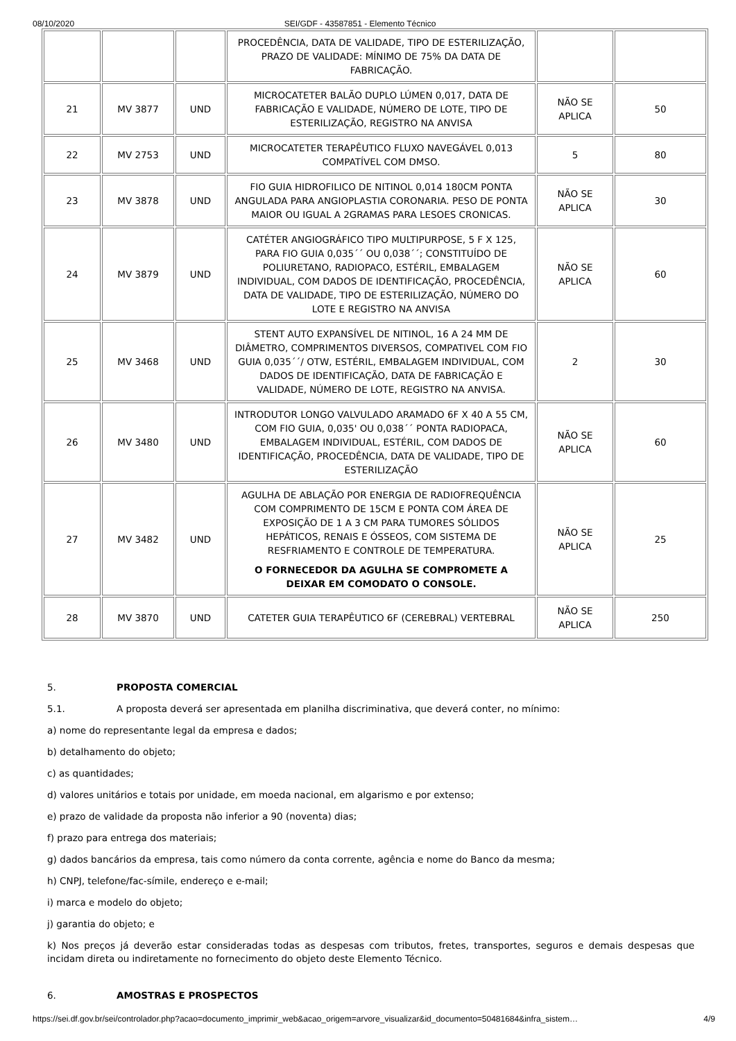08/10/2020 SEI/GDF - 43587851 - Elemento Técnico
| | | | PROCEDÊNCIA, DATA DE VALIDADE, TIPO DE ESTERILIZAÇÃO, PRAZO DE VALIDADE: MÍNIMO DE 75% DA DATA DE FABRICAÇÃO. | | |
| 21 | MV 3877 | UND | MICROCATETER BALÃO DUPLO LÚMEN 0,017, DATA DE FABRICAÇÃO E VALIDADE, NÚMERO DE LOTE, TIPO DE ESTERILIZAÇÃO, REGISTRO NA ANVISA | NÃO SE APLICA | 50 |
| 22 | MV 2753 | UND | MICROCATETER TERAPÊUTICO FLUXO NAVEGÁVEL 0,013 COMPATÍVEL COM DMSO. | 5 | 80 |
| 23 | MV 3878 | UND | FIO GUIA HIDROFILICO DE NITINOL 0,014 180CM PONTA ANGULADA PARA ANGIOPLASTIA CORONARIA. PESO DE PONTA MAIOR OU IGUAL A 2GRAMAS PARA LESOES CRONICAS. | NÃO SE APLICA | 30 |
| 24 | MV 3879 | UND | CATÉTER ANGIOGRÁFICO TIPO MULTIPURPOSE, 5 F X 125, PARA FIO GUIA 0,035´´ OU 0,038´´; CONSTITUÍDO DE POLIURETANO, RADIOPACO, ESTÉRIL, EMBALAGEM INDIVIDUAL, COM DADOS DE IDENTIFICAÇÃO, PROCEDÊNCIA, DATA DE VALIDADE, TIPO DE ESTERILIZAÇÃO, NÚMERO DO LOTE E REGISTRO NA ANVISA | NÃO SE APLICA | 60 |
| 25 | MV 3468 | UND | STENT AUTO EXPANSÍVEL DE NITINOL, 16 A 24 MM DE DIÂMETRO, COMPRIMENTOS DIVERSOS, COMPATIVEL COM FIO GUIA 0,035´´/ OTW, ESTÉRIL, EMBALAGEM INDIVIDUAL, COM DADOS DE IDENTIFICAÇÃO, DATA DE FABRICAÇÃO E VALIDADE, NÚMERO DE LOTE, REGISTRO NA ANVISA. | 2 | 30 |
| 26 | MV 3480 | UND | INTRODUTOR LONGO VALVULADO ARAMADO 6F X 40 A 55 CM, COM FIO GUIA, 0,035' OU 0,038´´ PONTA RADIOPACA, EMBALAGEM INDIVIDUAL, ESTÉRIL, COM DADOS DE IDENTIFICAÇÃO, PROCEDÊNCIA, DATA DE VALIDADE, TIPO DE ESTERILIZAÇÃO | NÃO SE APLICA | 60 |
| 27 | MV 3482 | UND | AGULHA DE ABLAÇÃO POR ENERGIA DE RADIOFREQUÊNCIA COM COMPRIMENTO DE 15CM E PONTA COM ÁREA DE EXPOSIÇÃO DE 1 A 3 CM PARA TUMORES SÓLIDOS HEPÁTICOS, RENAIS E ÓSSEOS, COM SISTEMA DE RESFRIAMENTO E CONTROLE DE TEMPERATURA. O FORNECEDOR DA AGULHA SE COMPROMETE A DEIXAR EM COMODATO O CONSOLE. | NÃO SE APLICA | 25 |
| 28 | MV 3870 | UND | CATETER GUIA TERAPÊUTICO 6F (CEREBRAL) VERTEBRAL | NÃO SE APLICA | 250 |
5. PROPOSTA COMERCIAL
5.1. A proposta deverá ser apresentada em planilha discriminativa, que deverá conter, no mínimo:
a) nome do representante legal da empresa e dados;
b) detalhamento do objeto;
c) as quantidades;
d) valores unitários e totais por unidade, em moeda nacional, em algarismo e por extenso;
e) prazo de validade da proposta não inferior a 90 (noventa) dias;
f) prazo para entrega dos materiais;
g) dados bancários da empresa, tais como número da conta corrente, agência e nome do Banco da mesma;
h) CNPJ, telefone/fac-símile, endereço e e-mail;
i) marca e modelo do objeto;
j) garantia do objeto; e
k) Nos preços já deverão estar consideradas todas as despesas com tributos, fretes, transportes, seguros e demais despesas que incidam direta ou indiretamente no fornecimento do objeto deste Elemento Técnico.
6. AMOSTRAS E PROSPECTOS
https://sei.df.gov.br/sei/controlador.php?acao=documento_imprimir_web&acao_origem=arvore_visualizar&id_documento=50481684&infra_sistem… 4/9